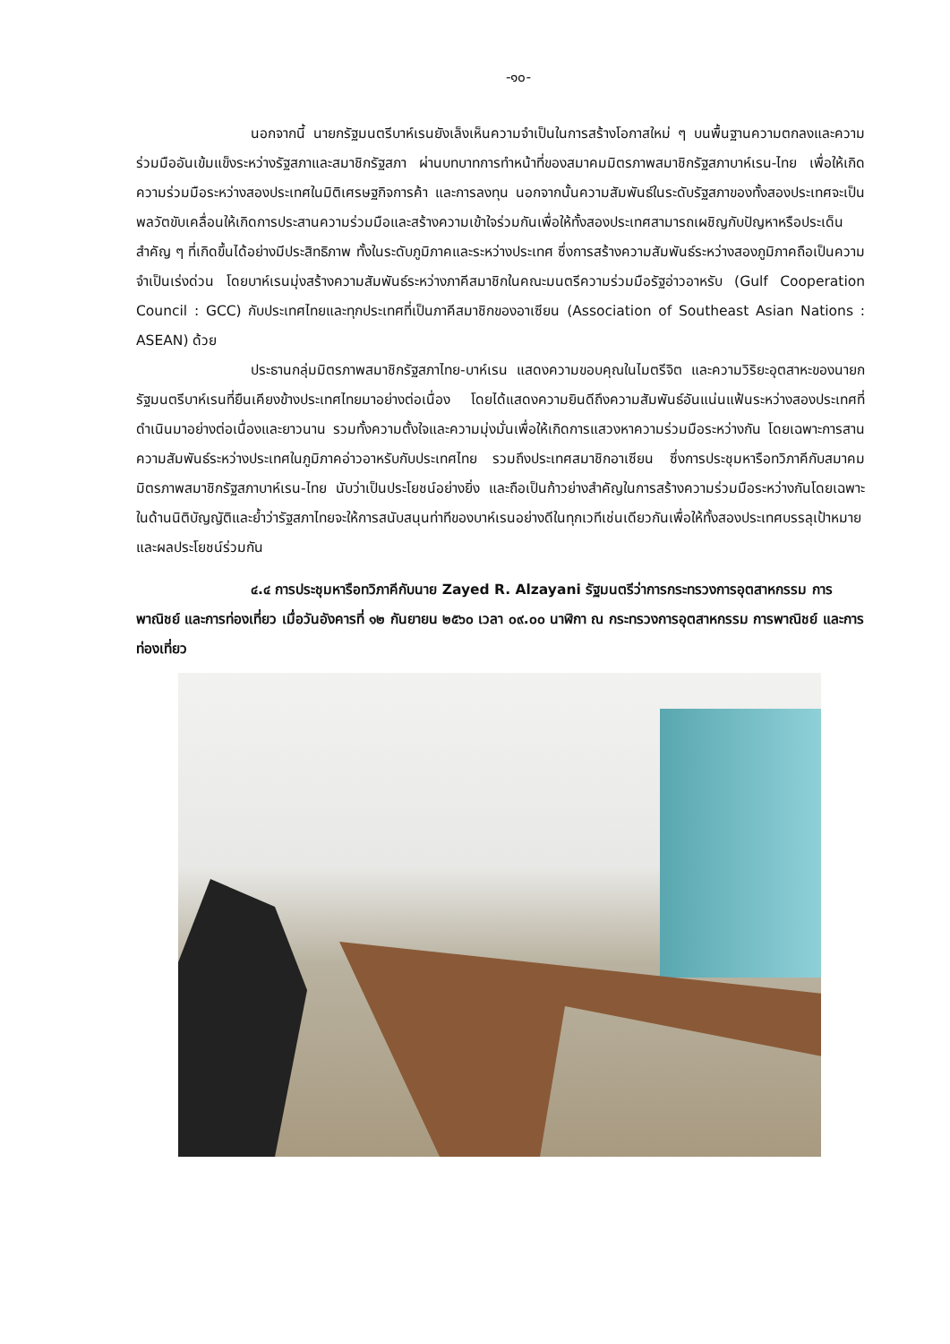-๑๐-
นอกจากนี้ นายกรัฐมนตรีบาห์เรนยังเล็งเห็นความจำเป็นในการสร้างโอกาสใหม่ ๆ บนพื้นฐานความตกลงและความร่วมมืออันเข้มแข็งระหว่างรัฐสภาและสมาชิกรัฐสภา ผ่านบทบาทการทำหน้าที่ของสมาคมมิตรภาพสมาชิกรัฐสภาบาห์เรน-ไทย เพื่อให้เกิดความร่วมมือระหว่างสองประเทศในมิติเศรษฐกิจการค้า และการลงทุน นอกจากนั้นความสัมพันธ์ในระดับรัฐสภาของทั้งสองประเทศจะเป็นพลวัตขับเคลื่อนให้เกิดการประสานความร่วมมือและสร้างความเข้าใจร่วมกันเพื่อให้ทั้งสองประเทศสามารถเผชิญกับปัญหาหรือประเด็นสำคัญ ๆ ที่เกิดขึ้นได้อย่างมีประสิทธิภาพ ทั้งในระดับภูมิภาคและระหว่างประเทศ ซึ่งการสร้างความสัมพันธ์ระหว่างสองภูมิภาคถือเป็นความจำเป็นเร่งด่วน โดยบาห์เรนมุ่งสร้างความสัมพันธ์ระหว่างภาคีสมาชิกในคณะมนตรีความร่วมมือรัฐอ่าวอาหรับ (Gulf Cooperation Council : GCC) กับประเทศไทยและทุกประเทศที่เป็นภาคีสมาชิกของอาเซียน (Association of Southeast Asian Nations : ASEAN) ด้วย
ประธานกลุ่มมิตรภาพสมาชิกรัฐสภาไทย-บาห์เรน แสดงความขอบคุณในไมตรีจิต และความวิริยะอุตสาหะของนายกรัฐมนตรีบาห์เรนที่ยืนเคียงข้างประเทศไทยมาอย่างต่อเนื่อง โดยได้แสดงความยินดีถึงความสัมพันธ์อันแน่นแฟ้นระหว่างสองประเทศที่ดำเนินมาอย่างต่อเนื่องและยาวนาน รวมทั้งความตั้งใจและความมุ่งมั่นเพื่อให้เกิดการแสวงหาความร่วมมือระหว่างกัน โดยเฉพาะการสานความสัมพันธ์ระหว่างประเทศในภูมิภาคอ่าวอาหรับกับประเทศไทย รวมถึงประเทศสมาชิกอาเซียน ซึ่งการประชุมหารือทวิภาคีกับสมาคมมิตรภาพสมาชิกรัฐสภาบาห์เรน-ไทย นับว่าเป็นประโยชน์อย่างยิ่ง และถือเป็นก้าวย่างสำคัญในการสร้างความร่วมมือระหว่างกันโดยเฉพาะในด้านนิติบัญญัติและย้ำว่ารัฐสภาไทยจะให้การสนับสนุนท่าทีของบาห์เรนอย่างดีในทุกเวทีเช่นเดียวกันเพื่อให้ทั้งสองประเทศบรรลุเป้าหมายและผลประโยชน์ร่วมกัน
๔.๔ การประชุมหารือทวิภาคีกับนาย Zayed R. Alzayani รัฐมนตรีว่าการกระทรวงการอุตสาหกรรม การพาณิชย์ และการท่องเที่ยว เมื่อวันอังคารที่ ๑๒ กันยายน ๒๕๖๐ เวลา ๐๙.๐๐ นาฬิกา ณ กระทรวงการอุตสาหกรรม การพาณิชย์ และการท่องเที่ยว